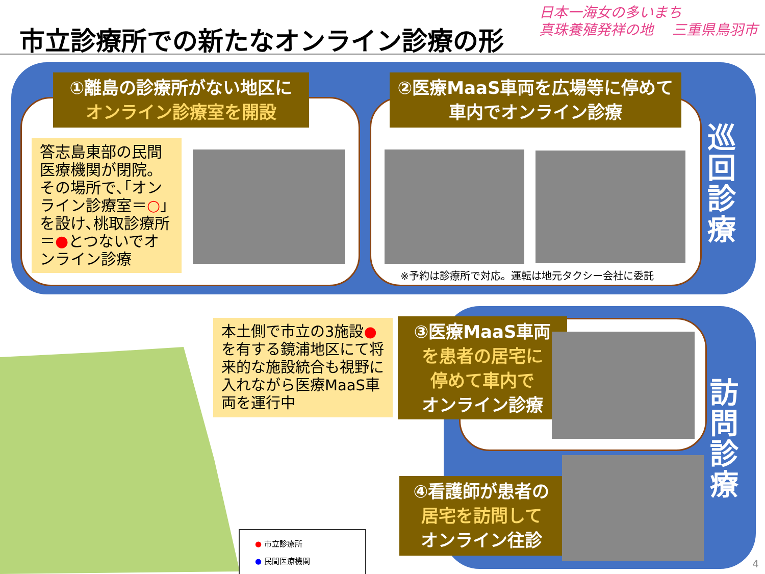市立診療所での新たなオンライン診療の形
日本一海女の多いまち
真珠養殖発祥の地　 三重県鳥羽市
①離島の診療所がない地区に
オンライン診療室を開設
②医療MaaS車両を広場等に停めて
車内でオンライン診療
答志島東部の民間医療機関が閉院。その場所で､｢オンライン診療室＝○｣を設け､桃取診療所＝●とつないでオンライン診療
※予約は診療所で対応。運転は地元タクシー会社に委託
巡回診療
訪問診療
本土側で市立の3施設●を有する鏡浦地区にて将来的な施設統合も視野に入れながら医療MaaS車両を運行中
③医療MaaS車両
を患者の居宅に
停めて車内で
オンライン診療
④看護師が患者の
居宅を訪問して
オンライン往診
● 市立診療所
● 民間医療機関
4